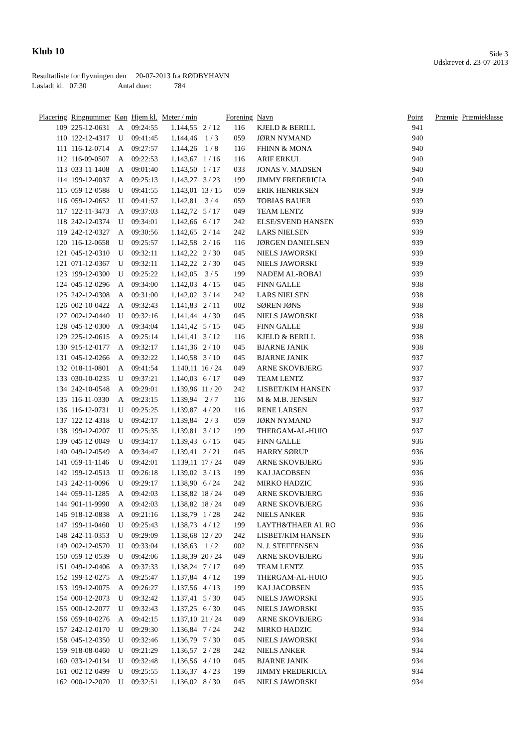Klub 10
Side 3
Udskrevet d. 23-07-2013
Resultatliste for flyvningen den 20-07-2013 fra RØDBYHAVN
Løsladt kl. 07:30 Antal duer: 784
| Placering | Ringnummer | Køn | Hjem kl. | Meter / min | | Forening | Navn | Point | Præmie | Præmieklasse |
| --- | --- | --- | --- | --- | --- | --- | --- | --- | --- | --- |
| 109 | 225-12-0631 | A | 09:24:55 | 1.144,55 | 2 / 12 | 116 | KJELD & BERILL | 941 | | |
| 110 | 122-12-4317 | U | 09:41:45 | 1.144,46 | 1 / 3 | 059 | JØRN NYMAND | 940 | | |
| 111 | 116-12-0714 | A | 09:27:57 | 1.144,26 | 1 / 8 | 116 | FHINN & MONA | 940 | | |
| 112 | 116-09-0507 | A | 09:22:53 | 1.143,67 | 1 / 16 | 116 | ARIF ERKUL | 940 | | |
| 113 | 033-11-1408 | A | 09:01:40 | 1.143,50 | 1 / 17 | 033 | JONAS V. MADSEN | 940 | | |
| 114 | 199-12-0037 | A | 09:25:13 | 1.143,27 | 3 / 23 | 199 | JIMMY FREDERICIA | 940 | | |
| 115 | 059-12-0588 | U | 09:41:55 | 1.143,01 | 13 / 15 | 059 | ERIK HENRIKSEN | 939 | | |
| 116 | 059-12-0652 | U | 09:41:57 | 1.142,81 | 3 / 4 | 059 | TOBIAS BAUER | 939 | | |
| 117 | 122-11-3473 | A | 09:37:03 | 1.142,72 | 5 / 17 | 049 | TEAM LENTZ | 939 | | |
| 118 | 242-12-0374 | U | 09:34:01 | 1.142,66 | 6 / 17 | 242 | ELSE/SVEND HANSEN | 939 | | |
| 119 | 242-12-0327 | A | 09:30:56 | 1.142,65 | 2 / 14 | 242 | LARS NIELSEN | 939 | | |
| 120 | 116-12-0658 | U | 09:25:57 | 1.142,58 | 2 / 16 | 116 | JØRGEN DANIELSEN | 939 | | |
| 121 | 045-12-0310 | U | 09:32:11 | 1.142,22 | 2 / 30 | 045 | NIELS JAWORSKI | 939 | | |
| 121 | 071-12-0367 | U | 09:32:11 | 1.142,22 | 2 / 30 | 045 | NIELS JAWORSKI | 939 | | |
| 123 | 199-12-0300 | U | 09:25:22 | 1.142,05 | 3 / 5 | 199 | NADEM AL-ROBAI | 939 | | |
| 124 | 045-12-0296 | A | 09:34:00 | 1.142,03 | 4 / 15 | 045 | FINN GALLE | 938 | | |
| 125 | 242-12-0308 | A | 09:31:00 | 1.142,02 | 3 / 14 | 242 | LARS NIELSEN | 938 | | |
| 126 | 002-10-0422 | A | 09:32:43 | 1.141,83 | 2 / 11 | 002 | SØREN JØNS | 938 | | |
| 127 | 002-12-0440 | U | 09:32:16 | 1.141,44 | 4 / 30 | 045 | NIELS JAWORSKI | 938 | | |
| 128 | 045-12-0300 | A | 09:34:04 | 1.141,42 | 5 / 15 | 045 | FINN GALLE | 938 | | |
| 129 | 225-12-0615 | A | 09:25:14 | 1.141,41 | 3 / 12 | 116 | KJELD & BERILL | 938 | | |
| 130 | 915-12-0177 | A | 09:32:17 | 1.141,36 | 2 / 10 | 045 | BJARNE JANIK | 938 | | |
| 131 | 045-12-0266 | A | 09:32:22 | 1.140,58 | 3 / 10 | 045 | BJARNE JANIK | 937 | | |
| 132 | 018-11-0801 | A | 09:41:54 | 1.140,11 | 16 / 24 | 049 | ARNE SKOVBJERG | 937 | | |
| 133 | 030-10-0235 | U | 09:37:21 | 1.140,03 | 6 / 17 | 049 | TEAM LENTZ | 937 | | |
| 134 | 242-10-0548 | A | 09:29:01 | 1.139,96 | 11 / 20 | 242 | LISBET/KIM HANSEN | 937 | | |
| 135 | 116-11-0330 | A | 09:23:15 | 1.139,94 | 2 / 7 | 116 | M & M.B. JENSEN | 937 | | |
| 136 | 116-12-0731 | U | 09:25:25 | 1.139,87 | 4 / 20 | 116 | RENE LARSEN | 937 | | |
| 137 | 122-12-4318 | U | 09:42:17 | 1.139,84 | 2 / 3 | 059 | JØRN NYMAND | 937 | | |
| 138 | 199-12-0207 | U | 09:25:35 | 1.139,81 | 3 / 12 | 199 | THERGAM-AL-HUIO | 937 | | |
| 139 | 045-12-0049 | U | 09:34:17 | 1.139,43 | 6 / 15 | 045 | FINN GALLE | 936 | | |
| 140 | 049-12-0549 | A | 09:34:47 | 1.139,41 | 2 / 21 | 045 | HARRY SØRUP | 936 | | |
| 141 | 059-11-1146 | U | 09:42:01 | 1.139,11 | 17 / 24 | 049 | ARNE SKOVBJERG | 936 | | |
| 142 | 199-12-0513 | U | 09:26:18 | 1.139,02 | 3 / 13 | 199 | KAJ JACOBSEN | 936 | | |
| 143 | 242-11-0096 | U | 09:29:17 | 1.138,90 | 6 / 24 | 242 | MIRKO HADZIC | 936 | | |
| 144 | 059-11-1285 | A | 09:42:03 | 1.138,82 | 18 / 24 | 049 | ARNE SKOVBJERG | 936 | | |
| 144 | 901-11-9990 | A | 09:42:03 | 1.138,82 | 18 / 24 | 049 | ARNE SKOVBJERG | 936 | | |
| 146 | 918-12-0838 | A | 09:21:16 | 1.138,79 | 1 / 28 | 242 | NIELS ANKER | 936 | | |
| 147 | 199-11-0460 | U | 09:25:43 | 1.138,73 | 4 / 12 | 199 | LAYTH&THAER AL RO | 936 | | |
| 148 | 242-11-0353 | U | 09:29:09 | 1.138,68 | 12 / 20 | 242 | LISBET/KIM HANSEN | 936 | | |
| 149 | 002-12-0570 | U | 09:33:04 | 1.138,63 | 1 / 2 | 002 | N. J. STEFFENSEN | 936 | | |
| 150 | 059-12-0539 | U | 09:42:06 | 1.138,39 | 20 / 24 | 049 | ARNE SKOVBJERG | 936 | | |
| 151 | 049-12-0406 | A | 09:37:33 | 1.138,24 | 7 / 17 | 049 | TEAM LENTZ | 935 | | |
| 152 | 199-12-0275 | A | 09:25:47 | 1.137,84 | 4 / 12 | 199 | THERGAM-AL-HUIO | 935 | | |
| 153 | 199-12-0075 | A | 09:26:27 | 1.137,56 | 4 / 13 | 199 | KAJ JACOBSEN | 935 | | |
| 154 | 000-12-2073 | U | 09:32:42 | 1.137,41 | 5 / 30 | 045 | NIELS JAWORSKI | 935 | | |
| 155 | 000-12-2077 | U | 09:32:43 | 1.137,25 | 6 / 30 | 045 | NIELS JAWORSKI | 935 | | |
| 156 | 059-10-0276 | A | 09:42:15 | 1.137,10 | 21 / 24 | 049 | ARNE SKOVBJERG | 934 | | |
| 157 | 242-12-0170 | U | 09:29:30 | 1.136,84 | 7 / 24 | 242 | MIRKO HADZIC | 934 | | |
| 158 | 045-12-0350 | U | 09:32:46 | 1.136,79 | 7 / 30 | 045 | NIELS JAWORSKI | 934 | | |
| 159 | 918-08-0460 | U | 09:21:29 | 1.136,57 | 2 / 28 | 242 | NIELS ANKER | 934 | | |
| 160 | 033-12-0134 | U | 09:32:48 | 1.136,56 | 4 / 10 | 045 | BJARNE JANIK | 934 | | |
| 161 | 002-12-0499 | U | 09:25:55 | 1.136,37 | 4 / 23 | 199 | JIMMY FREDERICIA | 934 | | |
| 162 | 000-12-2070 | U | 09:32:51 | 1.136,02 | 8 / 30 | 045 | NIELS JAWORSKI | 934 | | |